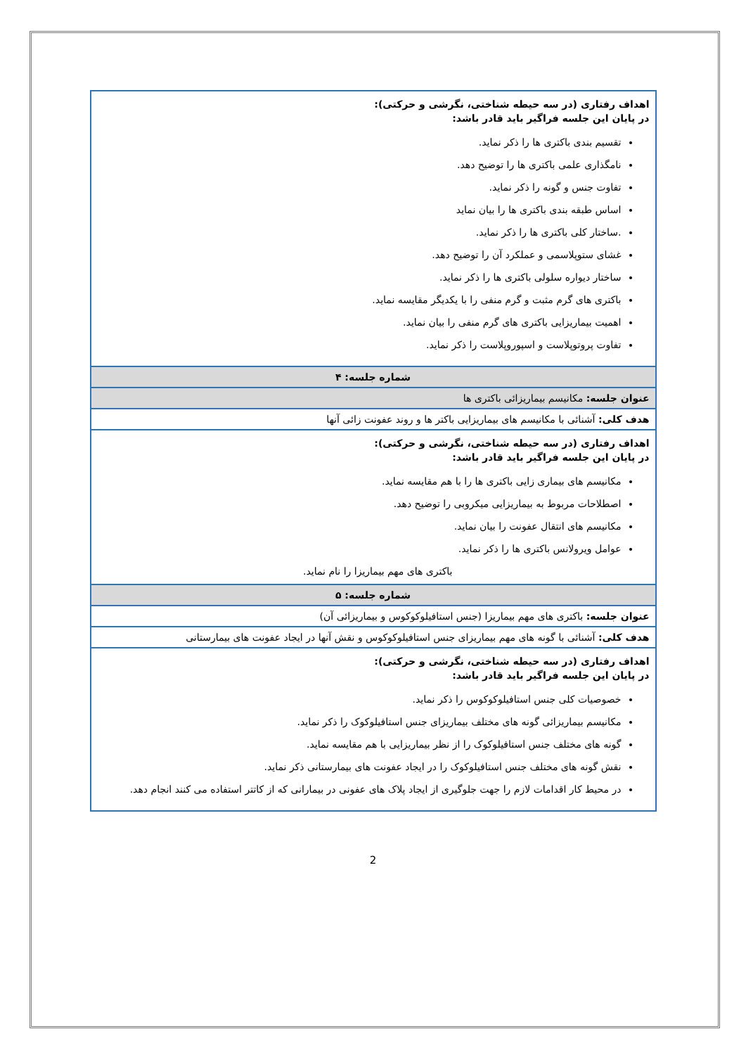| اهداف رفتاری (در سه حیطه شناختی، نگرشی و حرکتی): در پایان این جلسه فراگیر باید قادر باشد: تقسیم بندی باکتری ها را ذکر نماید. نامگذاری علمی باکتری ها را توضیح دهد. تفاوت جنس و گونه را ذکر نماید. اساس طبقه بندی باکتری ها را بیان نماید .ساختار کلی باکتری ها را ذکر نماید. غشای ستوپلاسمی و عملکرد آن را توضیح دهد. ساختار دیواره سلولی باکتری ها را ذکر نماید. باکتری های گرم مثبت و گرم منفی را با یکدیگر مقایسه نماید. اهمیت بیماریزایی باکتری های گرم منفی را بیان نماید. تفاوت پروتوپلاست و اسپوروپلاست را ذکر نماید. |
| شماره جلسه: ۴ |
| عنوان جلسه: مکانیسم بیماریزائی باکتری ها |
| هدف کلی: آشنائی با مکانیسم های بیماریزایی باکتر ها و روند عفونت زائی آنها |
| اهداف رفتاری (در سه حیطه شناختی، نگرشی و حرکتی): در پایان این جلسه فراگیر باید قادر باشد: مکانیسم های بیماری زایی باکتری ها را با هم مقایسه نماید. اصطلاحات مربوط به بیماریزایی میکروبی را توضیح دهد. مکانیسم های انتقال عفونت را بیان نماید. عوامل ویرولانس باکتری ها را ذکر نماید. باکتری های مهم بیماریزا را نام نماید. |
| شماره جلسه: ۵ |
| عنوان جلسه: باکتری های مهم بیماریزا (جنس استافیلوکوکوس و بیماریزائی آن) |
| هدف کلی: آشنائی با گونه های مهم بیماریزای جنس استافیلوکوکوس و نقش آنها در ایجاد عفونت های بیمارستانی |
| اهداف رفتاری (در سه حیطه شناختی، نگرشی و حرکتی): در پایان این جلسه فراگیر باید قادر باشد: خصوصیات کلی جنس استافیلوکوکوس را ذکر نماید. مکانیسم بیماریزائی گونه های مختلف بیماریزای جنس استافیلوکوک را ذکر نماید. گونه های مختلف جنس استافیلوکوک را از نظر بیماریزایی با هم مقایسه نماید. نقش گونه های مختلف جنس استافیلوکوک را در ایجاد عفونت های بیمارستانی ذکر نماید. در محیط کار اقدامات لازم را جهت جلوگیری از ایجاد پلاک های عفونی در بیمارانی که از کاتتر استفاده می کنند انجام دهد. |
2